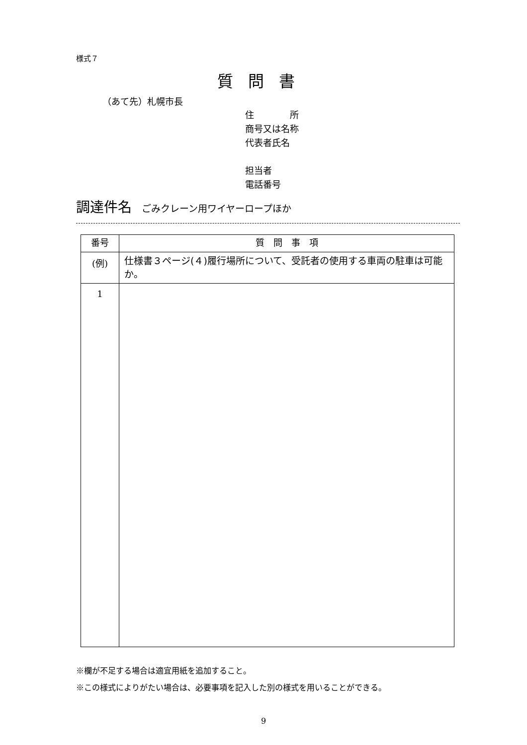様式７
質問書
（あて先）札幌市長
住　　　　所
商号又は名称
代表者氏名
担当者
電話番号
調達件名 ごみクレーン用ワイヤーロープほか
| 番号 | 質 問 事 項 |
| --- | --- |
| (例) | 仕様書３ページ(４)履行場所について、受託者の使用する車両の駐車は可能か。 |
| 1 | |
※欄が不足する場合は適宜用紙を追加すること。
※この様式によりがたい場合は、必要事項を記入した別の様式を用いることができる。
9